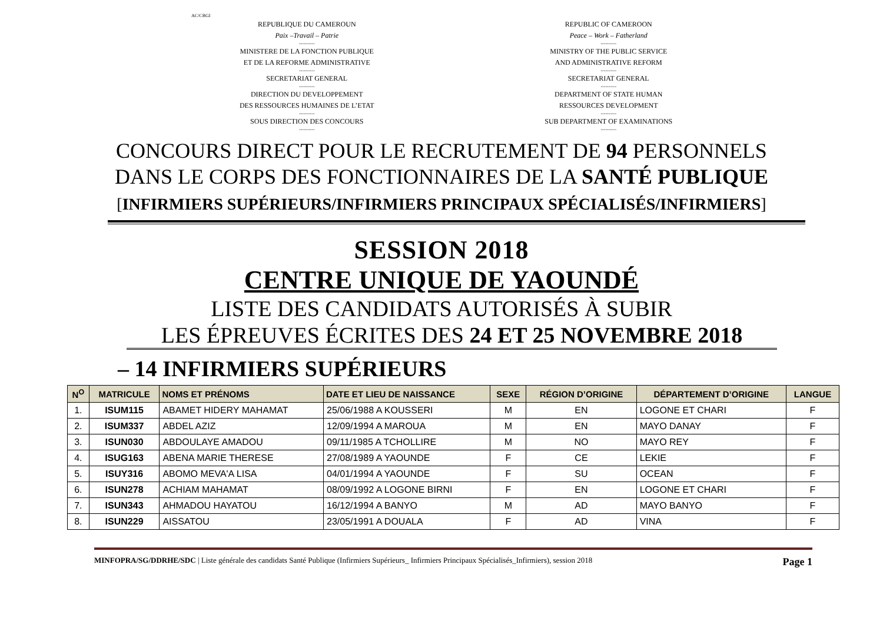AC/CBGI
REPUBLIQUE DU CAMEROUN
Paix –Travail – Patrie
----------
MINISTERE DE LA FONCTION PUBLIQUE
ET DE LA REFORME ADMINISTRATIVE
----------
SECRETARIAT GENERAL
----------
DIRECTION DU DEVELOPPEMENT
DES RESSOURCES HUMAINES DE L’ETAT
----------
SOUS DIRECTION DES CONCOURS
----------
REPUBLIC OF CAMEROON
Peace – Work – Fatherland
----------
MINISTRY OF THE PUBLIC SERVICE
AND ADMINISTRATIVE REFORM
----------
SECRETARIAT GENERAL
----------
DEPARTMENT OF STATE HUMAN
RESSOURCES DEVELOPMENT
----------
SUB DEPARTMENT OF EXAMINATIONS
----------
CONCOURS DIRECT POUR LE RECRUTEMENT DE 94 PERSONNELS
DANS LE CORPS DES FONCTIONNAIRES DE LA SANTÉ PUBLIQUE
[INFIRMIERS SUPÉRIEURS/INFIRMIERS PRINCIPAUX SPÉCIALISÉS/INFIRMIERS]
SESSION 2018
CENTRE UNIQUE DE YAOUNDÉ
LISTE DES CANDIDATS AUTORISÉS À SUBIR
LES ÉPREUVES ÉCRITES DES 24 ET 25 NOVEMBRE 2018
– 14 INFIRMIERS SUPÉRIEURS
| N<sup>O</sup> | MATRICULE | NOMS ET PRÉNOMS | DATE ET LIEU DE NAISSANCE | SEXE | RÉGION D’ORIGINE | DÉPARTEMENT D’ORIGINE | LANGUE |
| --- | --- | --- | --- | --- | --- | --- | --- |
| 1. | ISUM115 | ABAMET HIDERY MAHAMAT | 25/06/1988 A KOUSSERI | M | EN | LOGONE ET CHARI | F |
| 2. | ISUM337 | ABDEL AZIZ | 12/09/1994 A MAROUA | M | EN | MAYO DANAY | F |
| 3. | ISUN030 | ABDOULAYE AMADOU | 09/11/1985 A TCHOLLIRE | M | NO | MAYO REY | F |
| 4. | ISUG163 | ABENA MARIE THERESE | 27/08/1989 A YAOUNDE | F | CE | LEKIE | F |
| 5. | ISUY316 | ABOMO MEVA'A LISA | 04/01/1994 A YAOUNDE | F | SU | OCEAN | F |
| 6. | ISUN278 | ACHIAM MAHAMAT | 08/09/1992 A LOGONE BIRNI | F | EN | LOGONE ET CHARI | F |
| 7. | ISUN343 | AHMADOU HAYATOU | 16/12/1994 A BANYO | M | AD | MAYO BANYO | F |
| 8. | ISUN229 | AISSATOU | 23/05/1991 A DOUALA | F | AD | VINA | F |
MINFOPRA/SG/DDRHE/SDC | Liste générale des candidats Santé Publique (Infirmiers Supérieurs_ Infirmiers Principaux Spécialisés_Infirmiers), session 2018 Page 1